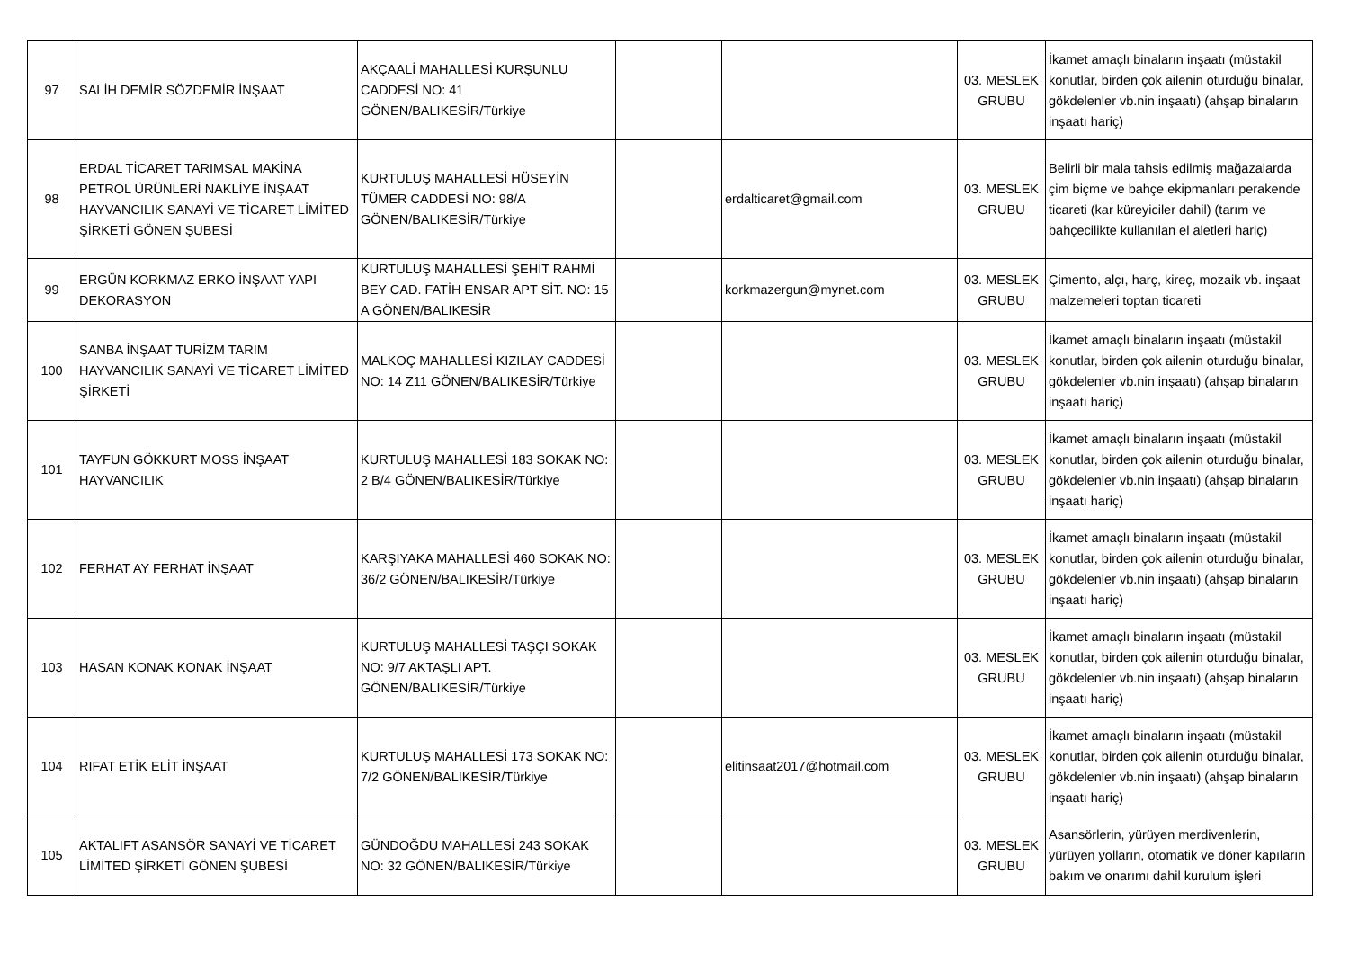| 97 | SALİH DEMİR SÖZDEMİR İNŞAAT | AKÇAALİ MAHALLESİ KURŞUNLU CADDESİ NO: 41 GÖNEN/BALIKESİR/Türkiye | | | 03. MESLEK GRUBU | İkamet amaçlı binaların inşaatı (müstakil konutlar, birden çok ailenin oturduğu binalar, gökdelenler vb.nin inşaatı) (ahşap binaların inşaatı hariç) |
| 98 | ERDAL TİCARET TARIMSAL MAKİNA PETROL ÜRÜNLERİ NAKLİYE İNŞAAT HAYVANCILIK SANAYİ VE TİCARET LİMİTED ŞİRKETİ GÖNEN ŞUBESİ | KURTULUŞ MAHALLESİ HÜSEYİN TÜMER CADDESİ NO: 98/A GÖNEN/BALIKESİR/Türkiye | | erdalticaret@gmail.com | 03. MESLEK GRUBU | Belirli bir mala tahsis edilmiş mağazalarda çim biçme ve bahçe ekipmanları perakende ticareti (kar küreyiciler dahil) (tarım ve bahçecilikte kullanılan el aletleri hariç) |
| 99 | ERGÜN KORKMAZ ERKO İNŞAAT YAPI DEKORASYON | KURTULUŞ MAHALLESİ ŞEHİT RAHMİ BEY CAD. FATİH ENSAR APT SİT. NO: 15 A GÖNEN/BALIKESİR | | korkmazergun@mynet.com | 03. MESLEK GRUBU | Çimento, alçı, harç, kireç, mozaik vb. inşaat malzemeleri toptan ticareti |
| 100 | SANBA İNŞAAT TURİZM TARIM HAYVANCILIK SANAYİ VE TİCARET LİMİTED ŞİRKETİ | MALKOÇ MAHALLESİ KIZILAY CADDESİ NO: 14 Z11 GÖNEN/BALIKESİR/Türkiye | | | 03. MESLEK GRUBU | İkamet amaçlı binaların inşaatı (müstakil konutlar, birden çok ailenin oturduğu binalar, gökdelenler vb.nin inşaatı) (ahşap binaların inşaatı hariç) |
| 101 | TAYFUN GÖKKURT MOSS İNŞAAT HAYVANCILIK | KURTULUŞ MAHALLESİ 183 SOKAK NO: 2 B/4 GÖNEN/BALIKESİR/Türkiye | | | 03. MESLEK GRUBU | İkamet amaçlı binaların inşaatı (müstakil konutlar, birden çok ailenin oturduğu binalar, gökdelenler vb.nin inşaatı) (ahşap binaların inşaatı hariç) |
| 102 | FERHAT AY FERHAT İNŞAAT | KARŞIYAKA MAHALLESİ 460 SOKAK NO: 36/2 GÖNEN/BALIKESİR/Türkiye | | | 03. MESLEK GRUBU | İkamet amaçlı binaların inşaatı (müstakil konutlar, birden çok ailenin oturduğu binalar, gökdelenler vb.nin inşaatı) (ahşap binaların inşaatı hariç) |
| 103 | HASAN KONAK KONAK İNŞAAT | KURTULUŞ MAHALLESİ TAŞÇI SOKAK NO: 9/7 AKTAŞLI APT. GÖNEN/BALIKESİR/Türkiye | | | 03. MESLEK GRUBU | İkamet amaçlı binaların inşaatı (müstakil konutlar, birden çok ailenin oturduğu binalar, gökdelenler vb.nin inşaatı) (ahşap binaların inşaatı hariç) |
| 104 | RIFAT ETİK ELİT İNŞAAT | KURTULUŞ MAHALLESİ 173 SOKAK NO: 7/2 GÖNEN/BALIKESİR/Türkiye | | elitinsaat2017@hotmail.com | 03. MESLEK GRUBU | İkamet amaçlı binaların inşaatı (müstakil konutlar, birden çok ailenin oturduğu binalar, gökdelenler vb.nin inşaatı) (ahşap binaların inşaatı hariç) |
| 105 | AKTALIFT ASANSÖR SANAYİ VE TİCARET LİMİTED ŞİRKETİ GÖNEN ŞUBESİ | GÜNDOĞDU MAHALLESİ 243 SOKAK NO: 32 GÖNEN/BALIKESİR/Türkiye | | | 03. MESLEK GRUBU | Asansörlerin, yürüyen merdivenlerin, yürüyen yolların, otomatik ve döner kapıların bakım ve onarımı dahil kurulum işleri |